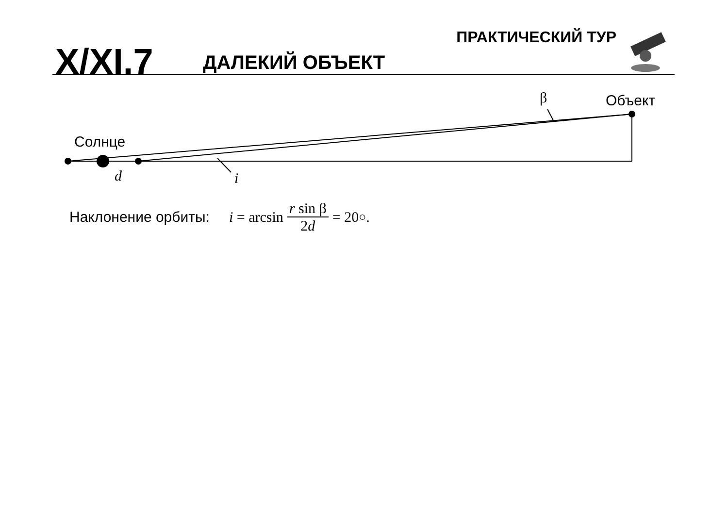X/XI.7 ДАЛЕКИЙ ОБЪЕКТ
ПРАКТИЧЕСКИЙ ТУР
Объект
Солнце
β
d i
Наклонение орбиты:
i = arcsin r sin β 2d = 20<sup>○</sup>.